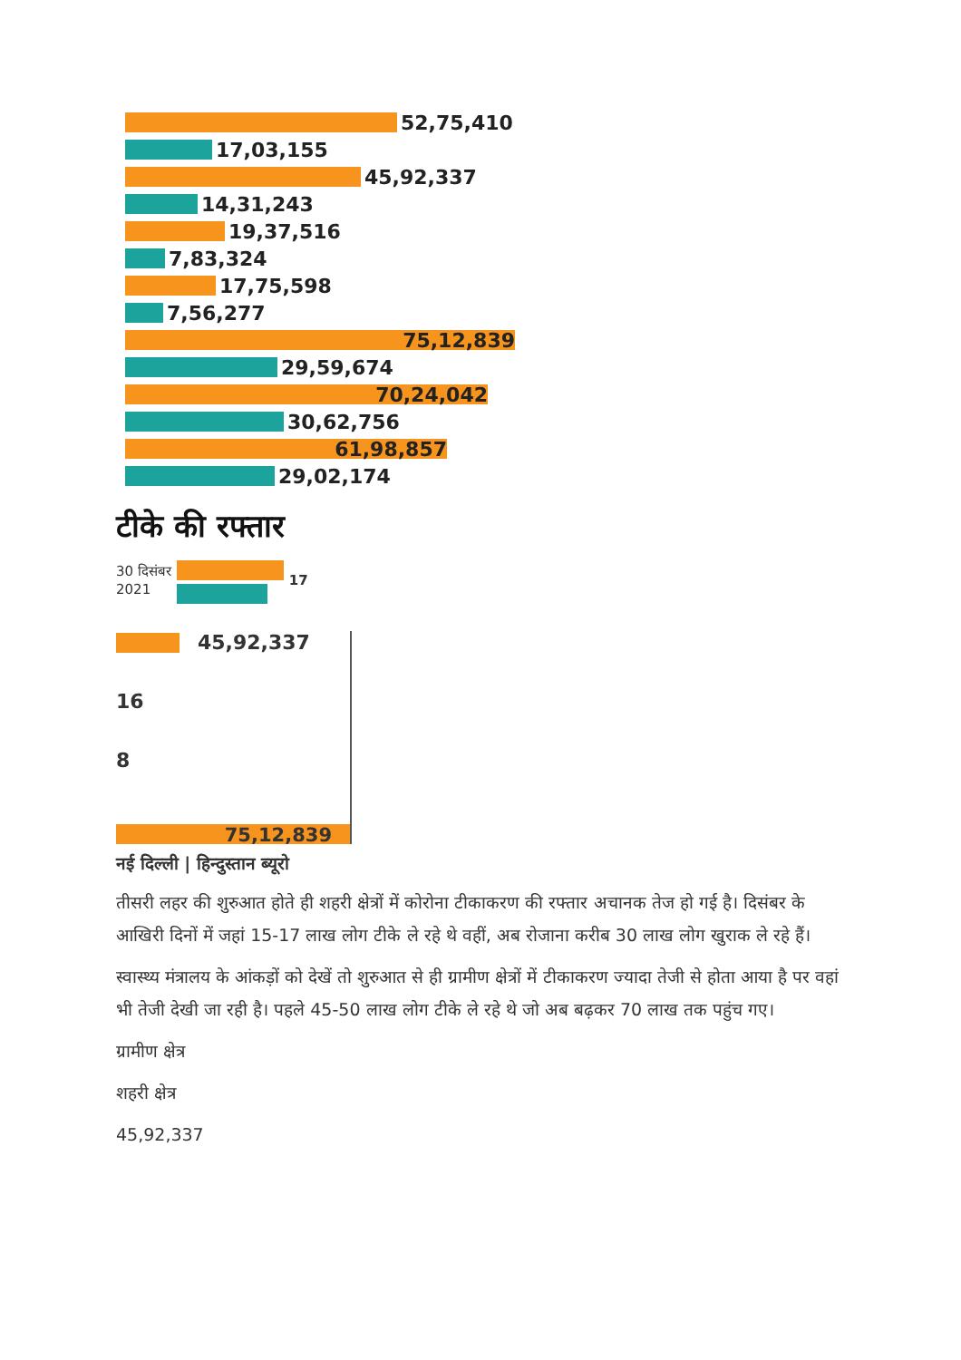52,75,410
17,03,155
45,92,337
14,31,243
19,37,516
7,83,324
17,75,598
7,56,277
75,12,839
29,59,674
70,24,042
30,62,756
61,98,857
29,02,174
टीके की रफ्तार
30 दिसंबर
2021
17
45,92,337
16
8
75,12,839
नई दिल्ली | हिन्दुस्तान ब्यूरो
तीसरी लहर की शुरुआत होते ही शहरी क्षेत्रों में कोरोना टीकाकरण की रफ्तार अचानक तेज हो गई है। दिसंबर के आखिरी दिनों में जहां 15-17 लाख लोग टीके ले रहे थे वहीं, अब रोजाना करीब 30 लाख लोग खुराक ले रहे हैं।
स्वास्थ्य मंत्रालय के आंकड़ों को देखें तो शुरुआत से ही ग्रामीण क्षेत्रों में टीकाकरण ज्यादा तेजी से होता आया है पर वहां भी तेजी देखी जा रही है। पहले 45-50 लाख लोग टीके ले रहे थे जो अब बढ़कर 70 लाख तक पहुंच गए।
ग्रामीण क्षेत्र
शहरी क्षेत्र
45,92,337